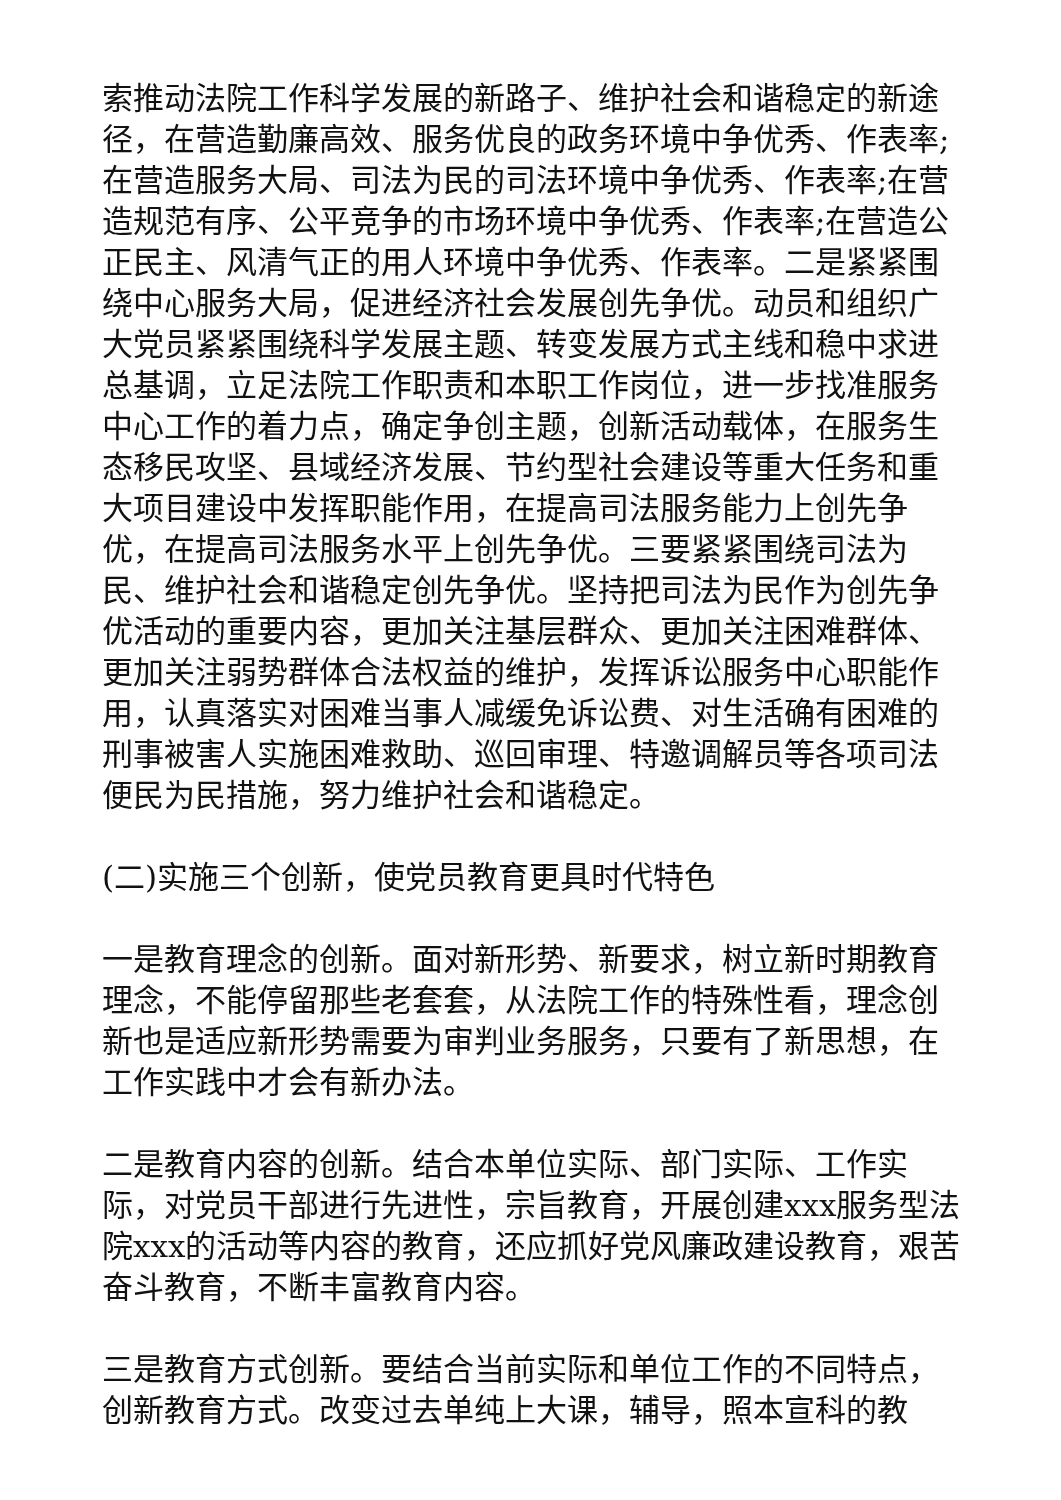索推动法院工作科学发展的新路子、维护社会和谐稳定的新途径，在营造勤廉高效、服务优良的政务环境中争优秀、作表率;在营造服务大局、司法为民的司法环境中争优秀、作表率;在营造规范有序、公平竞争的市场环境中争优秀、作表率;在营造公正民主、风清气正的用人环境中争优秀、作表率。二是紧紧围绕中心服务大局，促进经济社会发展创先争优。动员和组织广大党员紧紧围绕科学发展主题、转变发展方式主线和稳中求进总基调，立足法院工作职责和本职工作岗位，进一步找准服务中心工作的着力点，确定争创主题，创新活动载体，在服务生态移民攻坚、县域经济发展、节约型社会建设等重大任务和重大项目建设中发挥职能作用，在提高司法服务能力上创先争优，在提高司法服务水平上创先争优。三要紧紧围绕司法为民、维护社会和谐稳定创先争优。坚持把司法为民作为创先争优活动的重要内容，更加关注基层群众、更加关注困难群体、更加关注弱势群体合法权益的维护，发挥诉讼服务中心职能作用，认真落实对困难当事人减缓免诉讼费、对生活确有困难的刑事被害人实施困难救助、巡回审理、特邀调解员等各项司法便民为民措施，努力维护社会和谐稳定。
(二)实施三个创新，使党员教育更具时代特色
一是教育理念的创新。面对新形势、新要求，树立新时期教育理念，不能停留那些老套套，从法院工作的特殊性看，理念创新也是适应新形势需要为审判业务服务，只要有了新思想，在工作实践中才会有新办法。
二是教育内容的创新。结合本单位实际、部门实际、工作实际，对党员干部进行先进性，宗旨教育，开展创建xxx服务型法院xxx的活动等内容的教育，还应抓好党风廉政建设教育，艰苦奋斗教育，不断丰富教育内容。
三是教育方式创新。要结合当前实际和单位工作的不同特点，创新教育方式。改变过去单纯上大课，辅导，照本宣科的教